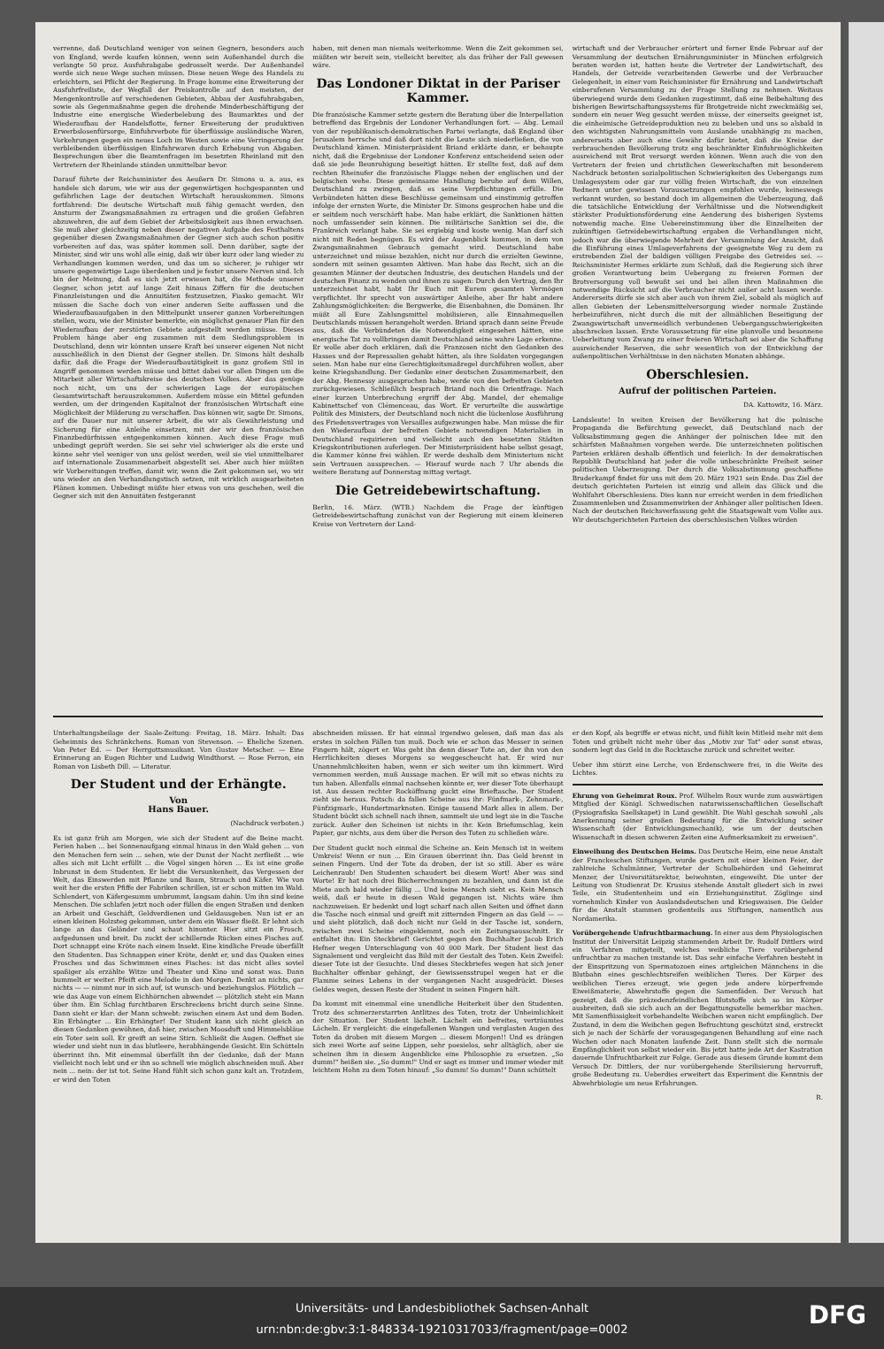verrenne, daß Deutschland weniger von seinen Gegnern, besonders auch von England, werde kaufen können, wenn sein Außenhandel durch die verlangte 50 proz. Ausfuhrabgabe gedrosselt werde. Der Außenhandel werde sich neue Wege suchen müssen. Diese neuen Wege des Handels zu erleichtern, sei Pflicht der Regierung. In Frage komme eine Erweiterung der Ausfuhrfreiliste, der Wegfall der Preiskontrolle auf den meisten, der Mengenkontrolle auf verschiedenen Gebieten, Abbau der Ausfuhrabgaben, sowie als Gegenmaßnahme gegen die drohende Minderbeschäftigung der Industrie eine energische Wiederbelebung des Baumarktes und der Wiederaufbau der Handelsflotte, ferner Erweiterung der produktiven Erwerbslosenfürsorge, Einfuhrverbote für überflüssige ausländische Waren, Vorkehrungen gegen ein neues Loch im Westen sowie eine Verringerung der verbleibenden überflüssigen Einfuhrwaren durch Erhebung von Abgaben. Besprechungen über die Beamtenfragen im besetzten Rheinland mit den Vertretern der Rheinlande ständen unmittelbar bevor.
Darauf führte der Reichsminister des Aeußern Dr. Simons u. a. aus, es handele sich darum, wie wir aus der gegenwärtigen hochgespannten und gefährlichen Lage der deutschen Wirtschaft herauskommen. Simons fortfahrend: Die deutsche Wirtschaft muß fähig gemacht werden, den Ansturm der Zwangsmaßnahmen zu ertragen und die großen Gefahren abzuwehren, die auf dem Gebiet der Arbeitslosigkeit aus ihnen erwachsen. Sie muß aber gleichzeitig neben dieser negativen Aufgabe des Festhaltens gegenüber diesen Zwangsmaßnahmen der Gegner sich auch schon positiv vorbereiten auf das, was später kommen soll. Denn darüber, sagte der Minister, sind wir uns wohl alle einig, daß wir über kurz oder lang wieder zu Verhandlungen kommen werden, und das um so sicherer, je ruhiger wir unsere gegenwärtige Lage überdenken und je fester unsere Nerven sind. Ich bin der Meinung, daß es sich jetzt erwiesen hat, die Methode unserer Gegner, schon jetzt auf lange Zeit hinaus Ziffern für die deutschen Finanzleistungen und die Annuitäten festzusetzen, Fiasko gemacht. Wir müssen die Sache doch von einer anderen Seite auffassen und die Wiederaufbauaufgaben in den Mittelpunkt unserer ganzen Vorbereitungen stellen, wozu, wie der Minister bemerkte, ein möglichst genauer Plan für den Wiederaufbau der zerstörten Gebiete aufgestellt werden müsse. Dieses Problem hänge aber eng zusammen mit dem Siedlungsproblem in Deutschland, denn wir könnten unsere Kraft bei unserer eigenen Not nicht ausschließlich in den Dienst der Gegner stellen. Dr. Simons hält deshalb dafür, daß die Frage der Wiederaufbautätigkeit in ganz großem Stil in Angriff genommen werden müsse und bittet dabei vor allen Dingen um die Mitarbeit aller Wirtschaftskreise des deutschen Volkes. Aber das genüge noch nicht, um uns der schwierigen Lage der europäischen Gesamtwirtschaft herauszukommen. Außerdem müsse ein Mittel gefunden werden, um der dringenden Kapitalnot der französischen Wirtschaft eine Möglichkeit der Milderung zu verschaffen. Das können wir, sagte Dr. Simons, auf die Dauer nur mit unserer Arbeit, die wir als Gewährleistung und Sicherung für eine Anleihe einsetzen, mit der wir den französischen Finanzbedürfnissen entgegenkommen können. Auch diese Frage muß unbedingt geprüft werden. Sie sei sehr viel schwieriger als die erste und könne sehr viel weniger von uns gelöst werden, weil sie viel unmittelbarer auf internationale Zusammenarbeit abgestellt sei. Aber auch hier müßten wir Vorbereitungen treffen, damit wir, wenn die Zeit gekommen sei, wo wir uns wieder an den Verhandlungstisch setzen, mit wirklich ausgearbeiteten Plänen kommen. Unbedingt müßte hier etwas von uns geschehen, weil die Gegner sich mit den Annuitäten festgerannt
haben, mit denen man niemals weiterkomme. Wenn die Zeit gekommen sei, müßten wir bereit sein, vielleicht bereiter, als das früher der Fall gewesen wäre.
Das Londoner Diktat in der Pariser Kammer.
Die französische Kammer setzte gestern die Beratung über die Interpellation betreffend das Ergebnis der Londoner Verhandlungen fort. — Abg. Lemail von der republikanisch-demokratischen Partei verlangte, daß England über Jerusalem herrsche und daß dort nicht die Leute sich niederließen, die von Deutschland kämen. Ministerpräsident Briand erklärte dann, er behaupte nicht, daß die Ergebnisse der Londoner Konferenz entscheidend seien oder daß sie jede Beunruhigung beseitigt hätten. Er stellte fest, daß auf dem rechten Rheinufer die französische Flagge neben der englischen und der belgischen wehe. Diese gemeinsame Handlung beruhe auf dem Willen, Deutschland zu zwingen, daß es seine Verpflichtungen erfülle. Die Verbündeten hätten diese Beschlüsse gemeinsam und einstimmig getroffen infolge der ernsten Worte, die Minister Dr. Simons gesprochen habe und die er seitdem noch verschärft habe. Man habe erklärt, die Sanktionen hätten noch umfassender sein können. Die militärische Sanktion sei die, die Frankreich verlangt habe. Sie sei ergiebig und koste wenig. Man darf sich nicht mit Reden begnügen. Es wird der Augenblick kommen, in dem von Zwangsmaßnahmen Gebrauch gemacht wird. Deutschland habe unterzeichnet und müsse bezahlen, nicht nur durch die erzielten Gewinne, sondern mit seinen gesamten Aktiven. Man habe das Recht, sich an die gesamten Männer der deutschen Industrie, des deutschen Handels und der deutschen Finanz zu wenden und ihnen zu sagen: Durch den Vertrag, den Ihr unterzeichnet habt, habt Ihr Euch mit Eurem gesamten Vermögen verpflichtet. Ihr sprecht von auswärtiger Anleihe, aber Ihr habt andere Zahlungsmöglichkeiten: die Bergwerke, die Eisenbahnen, die Domänen. Ihr müßt all Eure Zahlungsmittel mobilisieren, alle Einnahmequellen Deutschlands müssen herangeholt werden. Briand sprach dann seine Freude aus, daß die Verbündeten die Notwendigkeit eingesehen hätten, eine energische Tat zu vollbringen damit Deutschland seine wahre Lage erkenne. Er wolle aber doch erklären, daß die Franzosen nicht den Gedanken des Hasses und der Repressalien gehabt hätten, als ihre Soldaten vorgegangen seien. Man habe nur eine Gerechtigkeitsmaßregel durchführen wollen, aber keine Kriegshandlung. Der Gedanke einer deutschen Zusammenarbeit, den der Abg. Hennessy ausgesprochen habe, werde von den befreiten Gebieten zurückgewiesen. Schließlich besprach Briand noch die Orientfrage. Nach einer kurzen Unterbrechung ergriff der Abg. Mandel, der ehemalige Kabinettschef von Clémenceau, das Wort. Er verurteilte die auswärtige Politik des Ministers, der Deutschland noch nicht die lückenlose Ausführung des Friedensvertrages von Versailles aufgezwungen habe. Man müsse die für den Wiederaufbau der befreiten Gebiete notwendigen Materialien in Deutschland requirieren und vielleicht auch den besetzten Städten Kriegskontributionen auferlegen. Der Ministerpräsident habe selbst gesagt, die Kammer könne frei wählen. Er werde deshalb dem Ministerium nicht sein Vertrauen aussprechen. — Hierauf wurde nach 7 Uhr abends die weitere Beratung auf Donnerstag mittag vertagt.
Die Getreidebewirtschaftung.
Berlin, 16. März. (WTB.) Nachdem die Frage der künftigen Getreidebewirtschaftung zunächst von der Regierung mit einem kleineren Kreise von Vertretern der Land-
wirtschaft und der Verbraucher erörtert und ferner Ende Februar auf der Versammlung der deutschen Ernährungsminister in München erfolgreich beraten worden ist, hatten heute die Vertreter der Landwirtschaft, des Handels, der Getreide verarbeitenden Gewerbe und der Verbraucher Gelegenheit, in einer vom Reichsminister für Ernährung und Landwirtschaft einberufenen Versammlung zu der Frage Stellung zu nehmen. Weitaus überwiegend wurde dem Gedanken zugestimmt, daß eine Beibehaltung des bisherigen Bewirtschaftungssystems für Brotgetreide nicht zweckmäßig sei, sondern ein neuer Weg gesucht werden müsse, der einerseits geeignet ist, die einheimische Getreideproduktion neu zu beleben und uns so alsbald in den wichtigsten Nahrungsmitteln vom Auslande unabhängig zu machen, andererseits aber auch eine Gewähr dafür bietet, daß die Kreise der verbrauchenden Bevölkerung trotz eng beschränkter Einfuhrmöglichkeiten ausreichend mit Brot versorgt werden können. Wenn auch die von den Vertretern der freien und christlichen Gewerkschaften mit besonderem Nachdruck betonten sozialpolitischen Schwierigkeiten des Uebergangs zum Umlagesystem oder gar zur völlig freien Wirtschaft, die von einzelnen Rednern unter gewissen Voraussetzungen empfohlen wurde, keineswegs verkannt wurden, so bestand doch im allgemeinen die Ueberzeugung, daß die tatsächliche Entwicklung der Verhältnisse und die Notwendigkeit stärkster Produktionsförderung eine Aenderung des bisherigen Systems notwendig mache. Eine Uebereinstimmung über die Einzelheiten der zukünftigen Getreidebewirtschaftung ergaben die Verhandlungen nicht, jedoch war die überwiegende Mehrheit der Versammlung der Ansicht, daß die Einführung eines Umlageverfahrens der geeignetste Weg zu dem zu erstrebenden Ziel der baldigen völligen Freigabe des Getreides sei. — Reichsminister Hermes erklärte zum Schluß, daß die Regierung sich ihrer großen Verantwortung beim Uebergang zu freieren Formen der Brotversorgung voll bewußt sei und bei allen ihren Maßnahmen die notwendige Rücksicht auf die Verbraucher nicht außer acht lassen werde. Andererseits dürfe sie sich aber auch von ihrem Ziel, sobald als möglich auf allen Gebieten der Lebensmittelversorgung wieder normale Zustände herbeizuführen, nicht durch die mit der allmählichen Beseitigung der Zwangswirtschaft unvermeidlich verbundenen Uebergangsschwierigkeiten abschrecken lassen. Erste Voraussetzung für eine planvolle und besonnene Ueberleitung vom Zwang zu einer freieren Wirtschaft sei aber die Schaffung ausreichender Reserven, die sehr wesentlich von der Entwicklung der außenpolitischen Verhältnisse in den nächsten Monaten abhänge.
Oberschlesien.
Aufruf der politischen Parteien.
DA. Kattowitz, 16. März.
Landsleute! In weiten Kreisen der Bevölkerung hat die polnische Propaganda die Befürchtung geweckt, daß Deutschland nach der Volksabstimmung gegen die Anhänger der polnischen Idee mit den schärfsten Maßnahmen vorgehen werde. Die unterzeichneten politischen Parteien erklären deshalb öffentlich und feierlich: In der demokratischen Republik Deutschland hat jeder die volle unbeschränkte Freiheit seiner politischen Ueberzeugung. Der durch die Volksabstimmung geschaffene Bruderkampf findet für uns mit dem 20. März 1921 sein Ende. Das Ziel der deutsch gerichteten Parteien ist einzig und allein das Glück und die Wohlfahrt Oberschlesiens. Dies kann nur erreicht werden in dem friedlichen Zusammenleben und Zusammenwirken der Anhänger aller politischen Ideen. Nach der deutschen Reichsverfassung geht die Staatsgewalt vom Volke aus. Wir deutschgerichteten Parteien des oberschlesischen Volkes würden
Unterhaltungsbeilage der Saale-Zeitung: Freitag, 18. März. Inhalt: Das Geheimnis des Schränkchens. Roman von Stevenson. — Eheliche Szenen. Von Peter Ed. — Der Herrgottsmusikant. Von Gustav Metscher. — Eine Erinnerung an Eugen Richter und Ludwig Windthorst. — Rose Ferron, ein Roman von Lisbeth Dill. — Literatur.
Der Student und der Erhängte.
Von
Hans Bauer.
(Nachdruck verboten.)
Es ist ganz früh am Morgen, wie sich der Student auf die Beine macht. Ferien haben ... bei Sonnenaufgang einmal hinaus in den Wald gehen ... von den Menschen fern sein ... sehen, wie der Dunst der Nacht zerfließt ... wie alles sich mit Licht erfüllt ... die Vögel singen hören ... Es ist eine große Inbrunst in dem Studenten. Er liebt die Versunkenheit, das Vergessen der Welt, das Einswerden mit Pflanze und Baum, Strauch und Käfer. Wie von weit her die ersten Pfiffe der Fabriken schrillen, ist er schon mitten im Wald. Schlendert, von Käfergesumm umbrummt, langsam dahin. Um ihn sind keine Menschen. Die schlafen jetzt noch oder füllen die engen Straßen und denken an Arbeit und Geschäft, Geldverdienen und Geldausgeben. Nun ist er an einen kleinen Holzsteg gekommen, unter dem ein Wasser fließt. Er lehnt sich lange an das Geländer und schaut hinunter. Hier sitzt ein Frosch, aufgedunsen und breit. Da zuckt der schillernde Rücken eines Fisches auf. Dort schnappt eine Kröte nach einem Insekt. Eine kindliche Freude überfällt den Studenten. Das Schnappen einer Kröte, denkt er, und das Quaken eines Frosches und das Schwimmen eines Fisches: ist das nicht alles soviel spaßiger als erzählte Witze und Theater und Kino und sonst was. Dann bummelt er weiter. Pfeift eine Melodie in den Morgen. Denkt an nichts, gar nichts — — nimmt nur in sich auf, ist wunsch- und beziehungslos. Plötzlich — wie das Auge von einem Eichhörnchen abwendet — plötzlich steht ein Mann über ihm. Ein Schlag furchtbaren Erschreckens bricht durch seine Sinne. Dann sieht er klar: der Mann schwebt: zwischen einem Ast und dem Boden. Ein Erhängter ... Ein Erhängter! Der Student kann sich nicht gleich an diesen Gedanken gewöhnen, daß hier, zwischen Moosduft und Himmelsbläue ein Toter sein soll. Er greift an seine Stirn. Schließt die Augen. Oeffnet sie wieder und sieht nun in das blutleere, herabhängende Gesicht. Ein Schütteln überrinnt ihn. Mit einemmal überfällt ihn der Gedanke, daß der Mann vielleicht noch lebt und er ihn so schnell wie möglich abschneiden muß. Aber nein ... nein: der ist tot. Seine Hand fühlt sich schon ganz kalt an. Trotzdem, er wird den Toten
abschneiden müssen. Er hat einmal irgendwo gelesen, daß man das als erstes in solchen Fällen tun muß. Doch wie er schon das Messer in seinen Fingern hält, zögert er. Was geht ihn denn dieser Tote an, der ihn von den Herrlichkeiten dieses Morgens so weggescheucht hat. Er wird nur Unannehmlichkeiten haben, wenn er sich weiter um ihn kümmert. Wird vernommen werden, muß Aussage machen. Er will mit so etwas nichts zu tun haben. Allenfalls einmal nachsehen könnte er, wer dieser Tote überhaupt ist. Aus dessen rechter Rocköffnung guckt eine Brieftasche. Der Student zieht sie heraus. Patsch: da fallen Scheine aus ihr: Fünfmark-, Zehnmark-, Fünfzigmark-, Hundertmarknoten. Einige tausend Mark alles in allem. Der Student bückt sich schnell nach ihnen, sammelt sie und legt sie in die Tasche zurück. Außer den Scheinen ist nichts in ihr. Kein Briefumschlag, kein Papier, gar nichts, aus dem über die Person des Toten zu schließen wäre.
Der Student guckt noch einmal die Scheine an. Kein Mensch ist in weitem Umkreis! Wenn er nun ... Ein Grauen überrinnt ihn. Das Geld brennt in seinen Fingern. Und der Tote da droben, der ist so still. Aber es wäre Leichenraub! Den Studenten schaudert bei diesem Wort! Aber was sind Worte! Er hat noch drei Bücherrechnungen zu bezahlen, und dann ist die Miete auch bald wieder fällig ... Und keine Mensch sieht es. Kein Mensch weiß, daß er heute in diesen Wald gegangen ist. Nichts wäre ihm nachzuweisen. Er bedenkt und lugt scharf nach allen Seiten und öffnet dann die Tasche noch einmal und greift mit zitternden Fingern an das Geld — — und sieht plötzlich, daß doch nicht nur Geld in der Tasche ist, sondern, zwischen zwei Scheine eingeklemmt, noch ein Zeitungsausschnitt. Er entfaltet ihn: Ein Steckbrief! Gerichtet gegen den Buchhalter Jacob Erich Hefner wegen Unterschlagung von 40 000 Mark. Der Student liest das Signalement und vergleicht das Bild mit der Gestalt des Toten. Kein Zweifel: dieser Tote ist der Gesuchte. Und dieses Steckbriefes wegen hat sich jener Buchhalter offenbar gehängt, der Gewissensstrupel wegen hat er die Flamme seines Lebens in der vergangenen Nacht ausgedrückt. Dieses Geldes wegen, dessen Reste der Student in seinen Fingern hält.
Da kommt mit einemmal eine unendliche Heiterkeit über den Studenten. Trotz des schmerzerstarrten Antlitzes des Toten, trotz der Unheimlichkeit der Situation. Der Student lächelt. Lächelt ein befreites, verträumtes Lächeln. Er vergleicht: die eingefallenen Wangen und verglasten Augen des Toten da droben mit diesem Morgen ... diesem Morgen!! Und es drängen sich zwei Worte auf seine Lippen, sehr poesielos, sehr alltäglich, aber sie scheinen ihm in diesem Augenblicke eine Philosophie zu ersetzen. „So dumm!" heißen sie. „So dumm!" Und er sagt es immer und immer wieder mit leichtem Hohn zu dem Toten hinauf: „So dumm! So dumm!" Dann schüttelt
er den Kopf, als begriffe er etwas nicht, und fühlt kein Mitleid mehr mit dem Toten und grübelt nicht mehr über das „Motiv zur Tat" oder sonst etwas, sondern legt das Geld in die Rocktasche zurück und schreitet weiter.
Ueber ihm stürzt eine Lerche, von Erdenschwere frei, in die Weite des Lichtes.
Ehrung von Geheimrat Roux. Prof. Wilhelm Roux wurde zum auswärtigen Mitglied der Königl. Schwedischen naturwissenschaftlichen Gesellschaft (Fysiografiska Saellskapet) in Lund gewählt. Die Wahl geschah sowohl „als Anerkennung seiner großen Bedeutung für die Entwicklung seiner Wissenschaft (der Entwicklungsmechanik), wie um der deutschen Wissenschaft in diesen schweren Zeiten eine Aufmerksamkeit zu erweisen".
Einweihung des Deutschen Heims. Das Deutsche Heim, eine neue Anstalt der Franckeschen Stiftungen, wurde gestern mit einer kleinen Feier, der zahlreiche Schulmänner, Vertreter der Schulbehörden und Geheimrat Menzer, der Universitätsrektor, beiwohnten, eingeweiht. Die unter der Leitung von Studienrat Dr. Krusius stehende Anstalt gliedert sich in zwei Teile, ein Studentenheim und ein Erziehungsinstitut. Zöglinge sind vornehmlich Kinder von Auslandsdeutschen und Kriegswaisen. Die Gelder für die Anstalt stammen großenteils aus Stiftungen, namentlich aus Nordamerika.
Vorübergehende Unfruchtbarmachung. In einer aus dem Physiologischen Institut der Universität Leipzig stammenden Arbeit Dr. Rudolf Dittlers wird ein Verfahren mitgeteilt, welches weibliche Tiere vorübergehend unfruchtbar zu machen imstande ist. Das sehr einfache Verfahren besteht in der Einspritzung von Spermatozoen eines artgleichen Männchens in die Blutbahn eines geschlechtsreifen weiblichen Tieres. Der Körper des weiblichen Tieres erzeugt, wie gegen jede andere körperfremde Eiweißmaterie, Abwehrstoffe gegen die Samenfäden. Der Versuch hat gezeigt, daß die präzedenzfeindlichen Blutstoffe sich so im Körper ausbreiten, daß sie sich auch an der Begattungsstelle bemerkbar machen. Mit Samenflüssigkeit vorbehandelte Weibchen waren nicht empfänglich. Der Zustand, in dem die Weibchen gegen Befruchtung geschützt sind, erstreckt sich je nach der Schärfe der vorausgegangenen Behandlung auf eine nach Wochen oder nach Monaten laufende Zeit. Dann stellt sich die normale Empfänglichkeit von selbst wieder ein. Bis jetzt hatte jede Art der Kastration dauernde Unfruchtbarkeit zur Folge. Gerade aus diesem Grunde kommt dem Versuch Dr. Dittlers, der nur vorübergehende Sterilisierung hervorruft, große Bedeutung zu. Ueberdies erweitert das Experiment die Kenntnis der Abwehrbiologie um neue Erfahrungen.
R.
Universitäts- und Landesbibliothek Sachsen-Anhalt
urn:nbn:de:gbv:3:1-848334-19210317033/fragment/page=0002
DFG